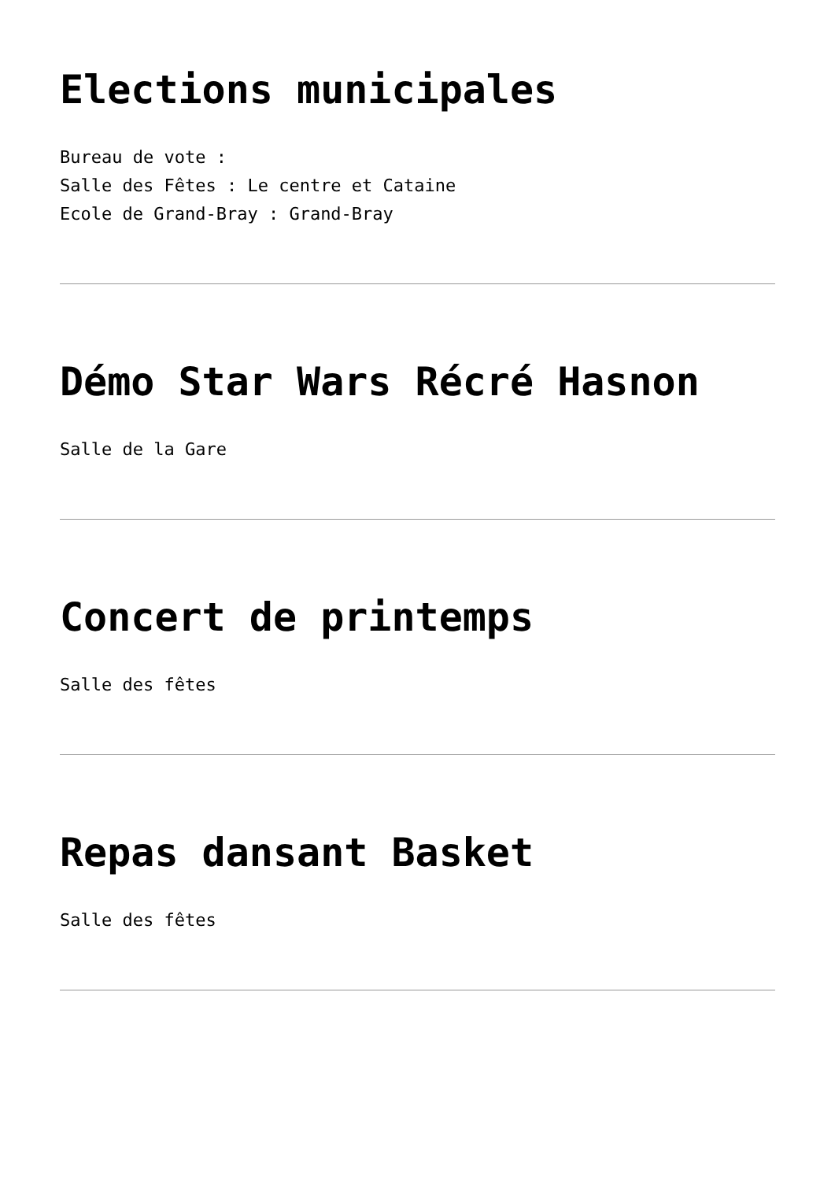Elections municipales
Bureau de vote :
Salle des Fêtes : Le centre et Cataine
Ecole de Grand-Bray : Grand-Bray
Démo Star Wars Récré Hasnon
Salle de la Gare
Concert de printemps
Salle des fêtes
Repas dansant Basket
Salle des fêtes